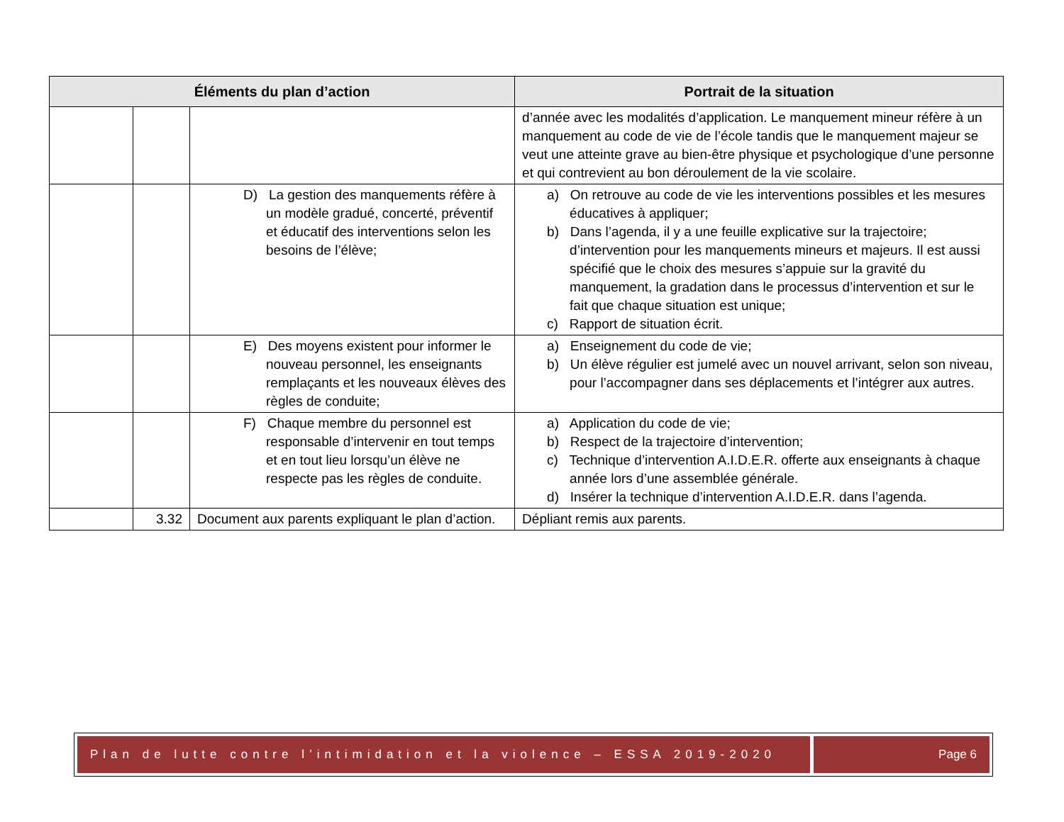| Éléments du plan d’action | | | Portrait de la situation |
| --- | --- | --- | --- |
| | | | d’année avec les modalités d’application. Le manquement mineur réfère à un manquement au code de vie de l’école tandis que le manquement majeur se veut une atteinte grave au bien-être physique et psychologique d’une personne et qui contrevient au bon déroulement de la vie scolaire. |
| | | D) La gestion des manquements réfère à un modèle gradué, concerté, préventif et éducatif des interventions selon les besoins de l’élève; | a) On retrouve au code de vie les interventions possibles et les mesures éducatives à appliquer; b) Dans l’agenda, il y a une feuille explicative sur la trajectoire; d’intervention pour les manquements mineurs et majeurs. Il est aussi spécifié que le choix des mesures s’appuie sur la gravité du manquement, la gradation dans le processus d’intervention et sur le fait que chaque situation est unique; c) Rapport de situation écrit. |
| | | E) Des moyens existent pour informer le nouveau personnel, les enseignants remplaçants et les nouveaux élèves des règles de conduite; | a) Enseignement du code de vie; b) Un élève régulier est jumelé avec un nouvel arrivant, selon son niveau, pour l’accompagner dans ses déplacements et l’intégrer aux autres. |
| | | F) Chaque membre du personnel est responsable d’intervenir en tout temps et en tout lieu lorsqu’un élève ne respecte pas les règles de conduite. | a) Application du code de vie; b) Respect de la trajectoire d’intervention; c) Technique d’intervention A.I.D.E.R. offerte aux enseignants à chaque année lors d’une assemblée générale. d) Insérer la technique d’intervention A.I.D.E.R. dans l’agenda. |
| | 3.32 | Document aux parents expliquant le plan d’action. | Dépliant remis aux parents. |
Plan de lutte contre l’intimidation et la violence – ESSA 2019-2020
Page 6